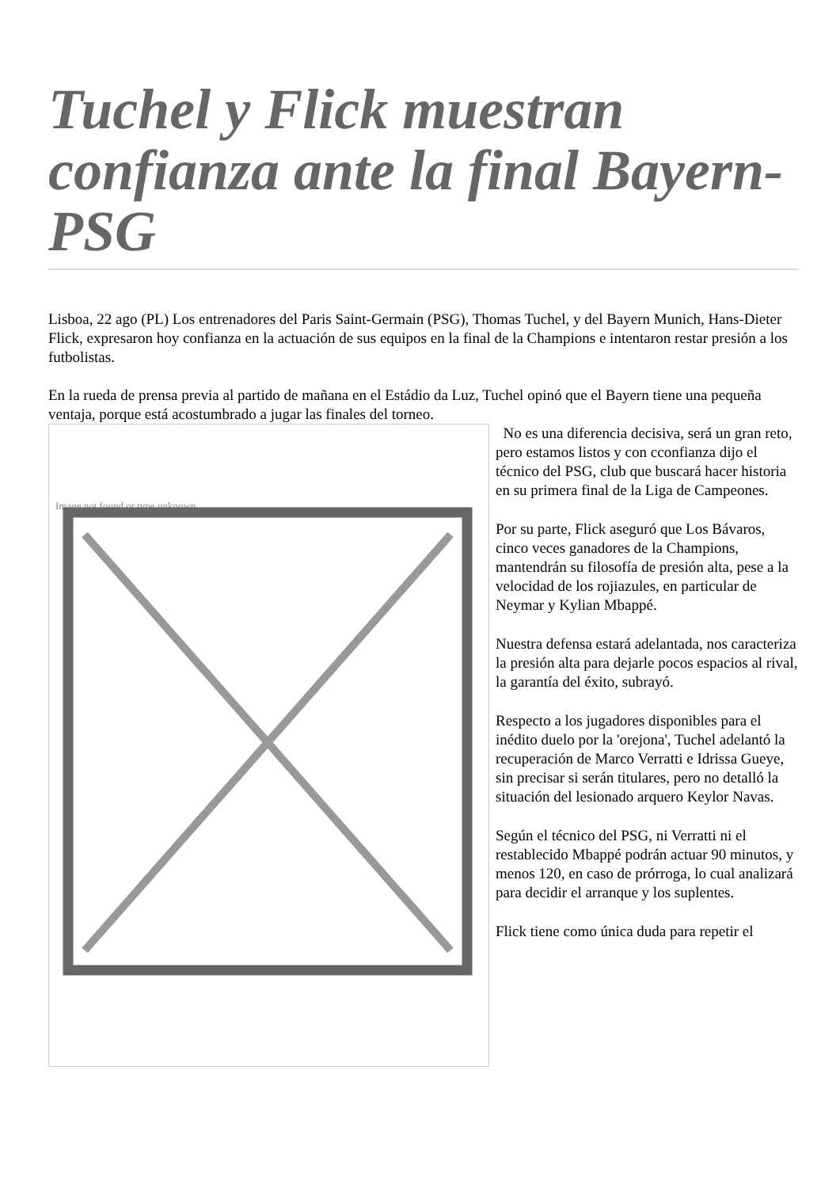Tuchel y Flick muestran confianza ante la final Bayern-PSG
Lisboa, 22 ago (PL) Los entrenadores del Paris Saint-Germain (PSG), Thomas Tuchel, y del Bayern Munich, Hans-Dieter Flick, expresaron hoy confianza en la actuación de sus equipos en la final de la Champions e intentaron restar presión a los futbolistas.
En la rueda de prensa previa al partido de mañana en el Estádio da Luz, Tuchel opinó que el Bayern tiene una pequeña ventaja, porque está acostumbrado a jugar las finales del torneo.
Image not found or type unknown
No es una diferencia decisiva, será un gran reto, pero estamos listos y con cconfianza dijo el técnico del PSG, club que buscará hacer historia en su primera final de la Liga de Campeones.
Por su parte, Flick aseguró que Los Bávaros, cinco veces ganadores de la Champions, mantendrán su filosofía de presión alta, pese a la velocidad de los rojiazules, en particular de Neymar y Kylian Mbappé.
Nuestra defensa estará adelantada, nos caracteriza la presión alta para dejarle pocos espacios al rival, la garantía del éxito, subrayó.
Respecto a los jugadores disponibles para el inédito duelo por la 'orejona', Tuchel adelantó la recuperación de Marco Verratti e Idrissa Gueye, sin precisar si serán titulares, pero no detalló la situación del lesionado arquero Keylor Navas.
Según el técnico del PSG, ni Verratti ni el restablecido Mbappé podrán actuar 90 minutos, y menos 120, en caso de prórroga, lo cual analizará para decidir el arranque y los suplentes.
Flick tiene como única duda para repetir el